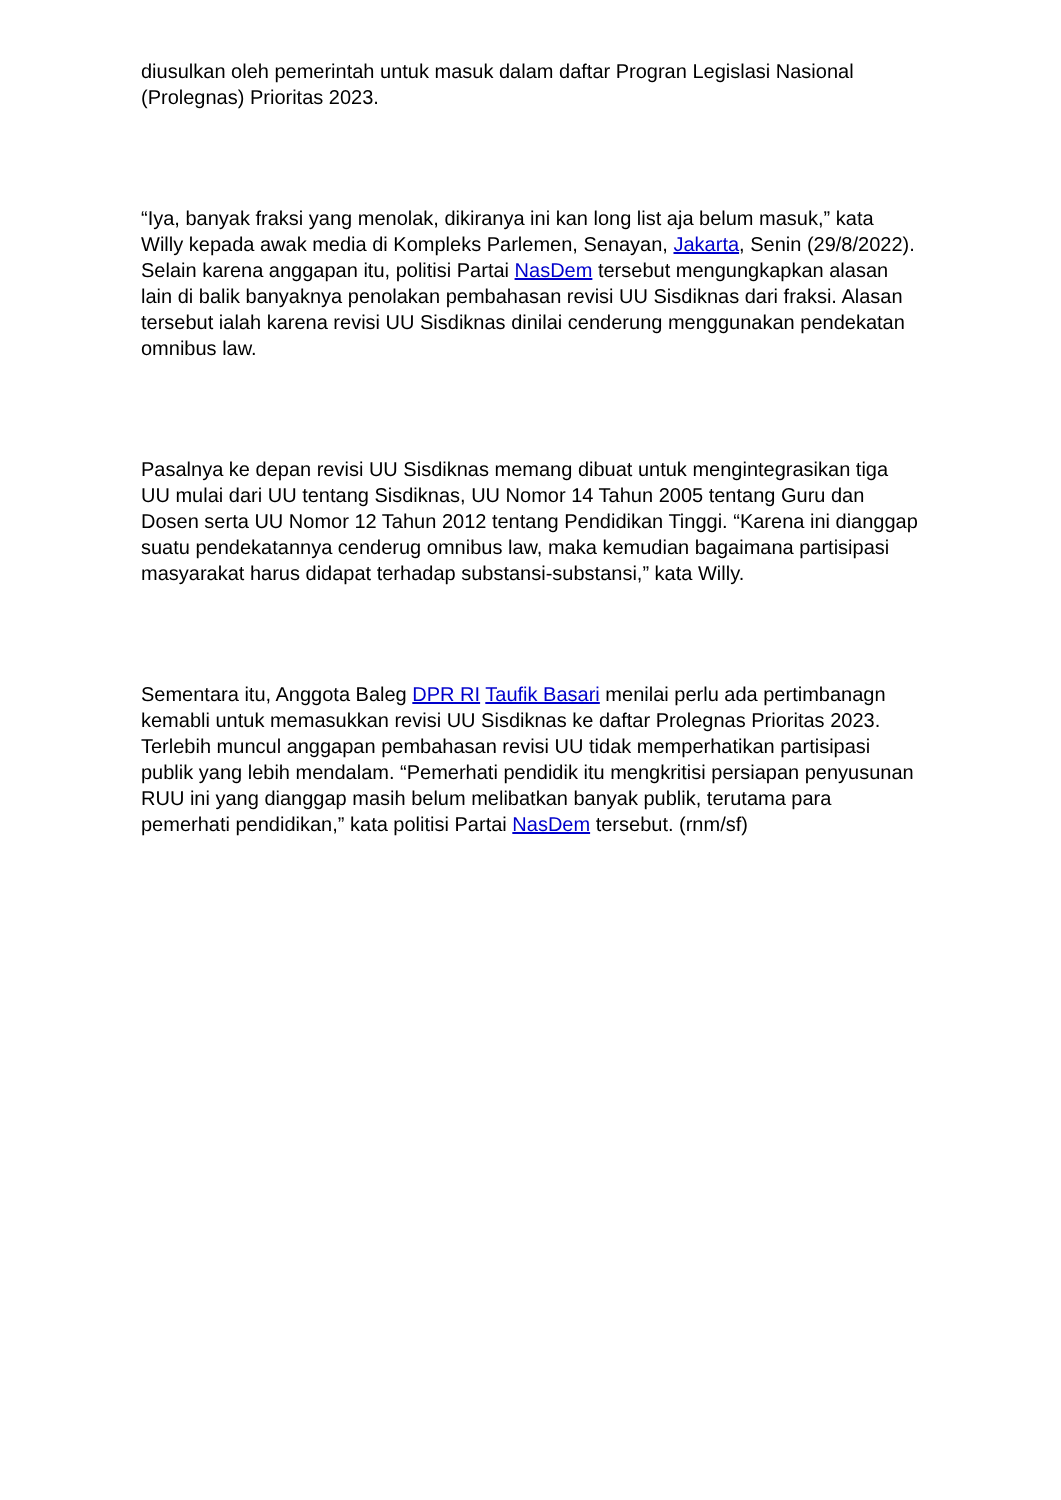diusulkan oleh pemerintah untuk masuk dalam daftar Progran Legislasi Nasional (Prolegnas) Prioritas 2023.
“Iya, banyak fraksi yang menolak, dikiranya ini kan long list aja belum masuk,” kata Willy kepada awak media di Kompleks Parlemen, Senayan, Jakarta, Senin (29/8/2022). Selain karena anggapan itu, politisi Partai NasDem tersebut mengungkapkan alasan lain di balik banyaknya penolakan pembahasan revisi UU Sisdiknas dari fraksi. Alasan tersebut ialah karena revisi UU Sisdiknas dinilai cenderung menggunakan pendekatan omnibus law.
Pasalnya ke depan revisi UU Sisdiknas memang dibuat untuk mengintegrasikan tiga UU mulai dari UU tentang Sisdiknas, UU Nomor 14 Tahun 2005 tentang Guru dan Dosen serta UU Nomor 12 Tahun 2012 tentang Pendidikan Tinggi. “Karena ini dianggap suatu pendekatannya cenderug omnibus law, maka kemudian bagaimana partisipasi masyarakat harus didapat terhadap substansi-substansi,” kata Willy.
Sementara itu, Anggota Baleg DPR RI Taufik Basari menilai perlu ada pertimbanagn kemabli untuk memasukkan revisi UU Sisdiknas ke daftar Prolegnas Prioritas 2023. Terlebih muncul anggapan pembahasan revisi UU tidak memperhatikan partisipasi publik yang lebih mendalam. “Pemerhati pendidik itu mengkritisi persiapan penyusunan RUU ini yang dianggap masih belum melibatkan banyak publik, terutama para pemerhati pendidikan,” kata politisi Partai NasDem tersebut. (rnm/sf)